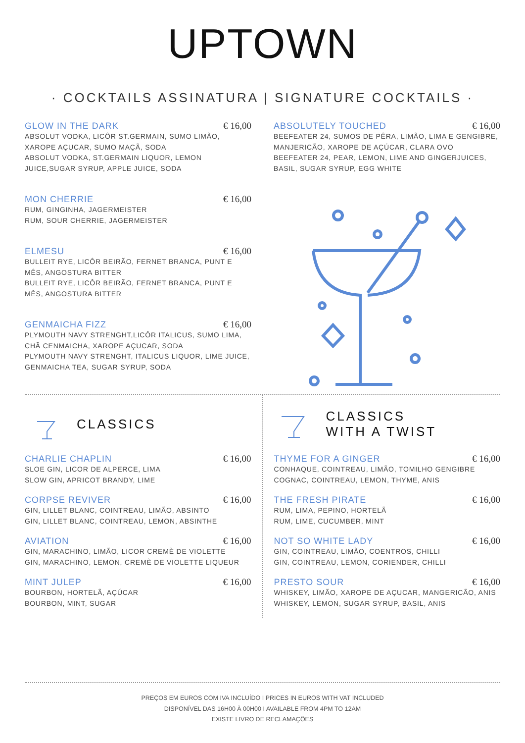UPTOWN
· COCKTAILS ASSINATURA | SIGNATURE COCKTAILS ·
GLOW IN THE DARK € 16,00
ABSOLUT VODKA, LICÔR ST.GERMAIN, SUMO LIMÃO, XAROPE AÇUCAR, SUMO MAÇÃ, SODA
ABSOLUT VODKA, ST.GERMAIN LIQUOR, LEMON JUICE,SUGAR SYRUP, APPLE JUICE, SODA
MON CHERRIE € 16,00
RUM, GINGINHA, JAGERMEISTER
RUM, SOUR CHERRIE, JAGERMEISTER
ELMESU € 16,00
BULLEIT RYE, LICÔR BEIRÃO, FERNET BRANCA, PUNT E MÊS, ANGOSTURA BITTER
BULLEIT RYE, LICÔR BEIRÃO, FERNET BRANCA, PUNT E MÊS, ANGOSTURA BITTER
GENMAICHA FIZZ € 16,00
PLYMOUTH NAVY STRENGHT,LICÔR ITALICUS, SUMO LIMA, CHÃ CENMAICHA, XAROPE AÇUCAR, SODA
PLYMOUTH NAVY STRENGHT, ITALICUS LIQUOR, LIME JUICE, GENMAICHA TEA, SUGAR SYRUP, SODA
ABSOLUTELY TOUCHED € 16,00
BEEFEATER 24, SUMOS DE PÊRA, LIMÃO, LIMA E GENGIBRE, MANJERICÃO, XAROPE DE AÇÚCAR, CLARA OVO
BEEFEATER 24, PEAR, LEMON, LIME AND GINGERJUICES, BASIL, SUGAR SYRUP, EGG WHITE
CLASSICS
CHARLIE CHAPLIN € 16,00
SLOE GIN, LICOR DE ALPERCE, LIMA
SLOW GIN, APRICOT BRANDY, LIME
CORPSE REVIVER € 16,00
GIN, LILLET BLANC, COINTREAU, LIMÃO, ABSINTO
GIN, LILLET BLANC, COINTREAU, LEMON, ABSINTHE
AVIATION € 16,00
GIN, MARACHINO, LIMÃO, LICOR CREMÈ DE VIOLETTE
GIN, MARACHINO, LEMON, CREMÈ DE VIOLETTE LIQUEUR
MINT JULEP € 16,00
BOURBON, HORTELÃ, AÇÚCAR
BOURBON, MINT, SUGAR
CLASSICS
WITH A TWIST
THYME FOR A GINGER € 16,00
CONHAQUE, COINTREAU, LIMÃO, TOMILHO GENGIBRE
COGNAC, COINTREAU, LEMON, THYME, ANIS
THE FRESH PIRATE € 16,00
RUM, LIMA, PEPINO, HORTELÃ
RUM, LIME, CUCUMBER, MINT
NOT SO WHITE LADY € 16,00
GIN, COINTREAU, LIMÃO, COENTROS, CHILLI
GIN, COINTREAU, LEMON, CORIENDER, CHILLI
PRESTO SOUR € 16,00
WHISKEY, LIMÃO, XAROPE DE AÇUCAR, MANGERICÃO, ANIS
WHISKEY, LEMON, SUGAR SYRUP, BASIL, ANIS
PREÇOS EM EUROS COM IVA INCLUÍDO I PRICES IN EUROS WITH VAT INCLUDED
DISPONÍVEL DAS 16H00 À 00H00 I AVAILABLE FROM 4PM TO 12AM
EXISTE LIVRO DE RECLAMAÇÕES